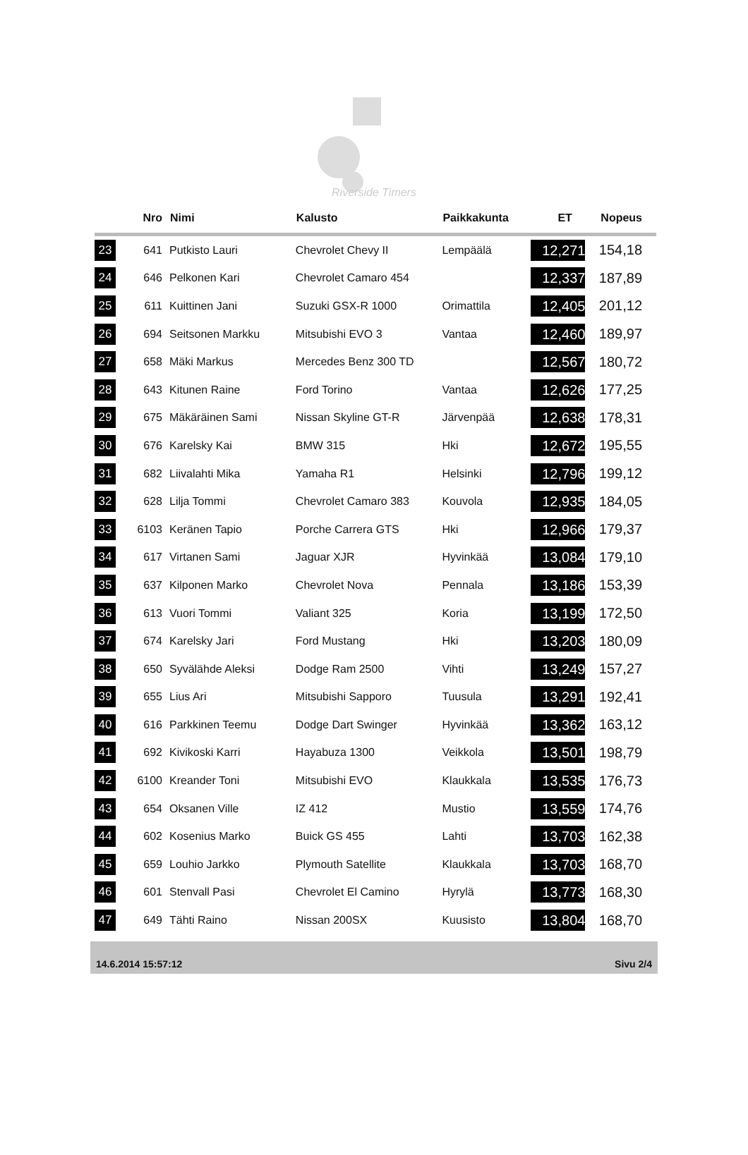Riverside Timers
| | Nro | Nimi | Kalusto | Paikkakunta | ET | Nopeus |
| --- | --- | --- | --- | --- | --- | --- |
| 23 | 641 | Putkisto Lauri | Chevrolet Chevy II | Lempäälä | 12,271 | 154,18 |
| 24 | 646 | Pelkonen Kari | Chevrolet Camaro 454 | | 12,337 | 187,89 |
| 25 | 611 | Kuittinen Jani | Suzuki GSX-R 1000 | Orimattila | 12,405 | 201,12 |
| 26 | 694 | Seitsonen Markku | Mitsubishi EVO 3 | Vantaa | 12,460 | 189,97 |
| 27 | 658 | Mäki Markus | Mercedes Benz 300 TD | | 12,567 | 180,72 |
| 28 | 643 | Kitunen Raine | Ford Torino | Vantaa | 12,626 | 177,25 |
| 29 | 675 | Mäkäräinen Sami | Nissan Skyline GT-R | Järvenpää | 12,638 | 178,31 |
| 30 | 676 | Karelsky Kai | BMW 315 | Hki | 12,672 | 195,55 |
| 31 | 682 | Liivalahti Mika | Yamaha R1 | Helsinki | 12,796 | 199,12 |
| 32 | 628 | Lilja Tommi | Chevrolet Camaro 383 | Kouvola | 12,935 | 184,05 |
| 33 | 6103 | Keränen Tapio | Porche Carrera GTS | Hki | 12,966 | 179,37 |
| 34 | 617 | Virtanen Sami | Jaguar XJR | Hyvinkää | 13,084 | 179,10 |
| 35 | 637 | Kilponen Marko | Chevrolet Nova | Pennala | 13,186 | 153,39 |
| 36 | 613 | Vuori Tommi | Valiant 325 | Koria | 13,199 | 172,50 |
| 37 | 674 | Karelsky Jari | Ford Mustang | Hki | 13,203 | 180,09 |
| 38 | 650 | Syvälähde Aleksi | Dodge Ram 2500 | Vihti | 13,249 | 157,27 |
| 39 | 655 | Lius Ari | Mitsubishi Sapporo | Tuusula | 13,291 | 192,41 |
| 40 | 616 | Parkkinen Teemu | Dodge Dart Swinger | Hyvinkää | 13,362 | 163,12 |
| 41 | 692 | Kivikoski Karri | Hayabuza 1300 | Veikkola | 13,501 | 198,79 |
| 42 | 6100 | Kreander Toni | Mitsubishi EVO | Klaukkala | 13,535 | 176,73 |
| 43 | 654 | Oksanen Ville | IZ 412 | Mustio | 13,559 | 174,76 |
| 44 | 602 | Kosenius Marko | Buick GS 455 | Lahti | 13,703 | 162,38 |
| 45 | 659 | Louhio Jarkko | Plymouth Satellite | Klaukkala | 13,703 | 168,70 |
| 46 | 601 | Stenvall Pasi | Chevrolet El Camino | Hyrylä | 13,773 | 168,30 |
| 47 | 649 | Tähti Raino | Nissan 200SX | Kuusisto | 13,804 | 168,70 |
14.6.2014 15:57:12 Sivu 2/4